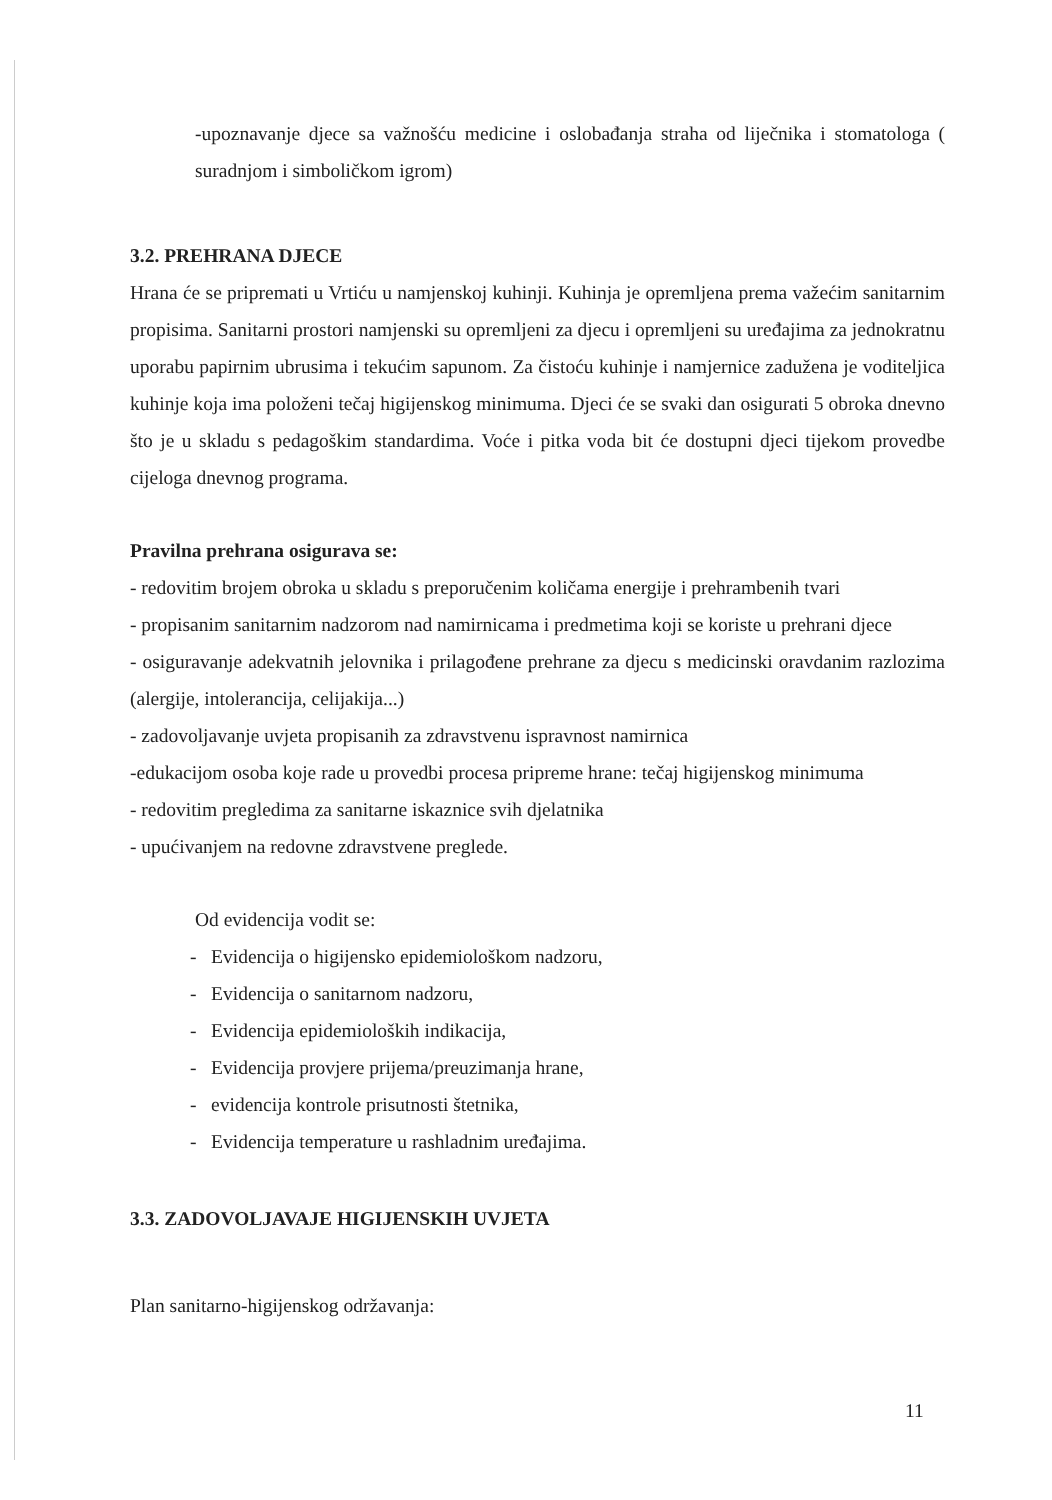-upoznavanje djece sa važnošću medicine i oslobađanja straha od liječnika i stomatologa ( suradnjom i simboličkom igrom)
3.2. PREHRANA DJECE
Hrana će se pripremati u Vrtiću u namjenskoj kuhinji. Kuhinja je opremljena prema važećim sanitarnim propisima. Sanitarni prostori namjenski su opremljeni za djecu i opremljeni su uređajima za jednokratnu uporabu papirnim ubrusima i tekućim sapunom. Za čistoću kuhinje i namjernice zadužena je voditeljica kuhinje koja ima položeni tečaj higijenskog minimuma. Djeci će se svaki dan osigurati 5 obroka dnevno što je u skladu s pedagoškim standardima. Voće i pitka voda bit će dostupni djeci tijekom provedbe cijeloga dnevnog programa.
Pravilna prehrana osigurava se:
- redovitim brojem obroka u skladu s preporučenim količama energije i prehrambenih tvari
- propisanim sanitarnim nadzorom nad namirnicama i predmetima koji se koriste u prehrani djece
- osiguravanje adekvatnih jelovnika i prilagođene prehrane za djecu s medicinski oravdanim razlozima (alergije, intolerancija, celijakija...)
- zadovoljavanje uvjeta propisanih za zdravstvenu ispravnost namirnica
-edukacijom osoba koje rade u provedbi procesa pripreme hrane: tečaj higijenskog minimuma
- redovitim pregledima za sanitarne iskaznice svih djelatnika
- upućivanjem na redovne zdravstvene preglede.
Od evidencija vodit se:
- Evidencija o higijensko epidemiološkom nadzoru,
- Evidencija o sanitarnom nadzoru,
- Evidencija epidemioloških indikacija,
- Evidencija provjere prijema/preuzimanja hrane,
- evidencija kontrole prisutnosti štetnika,
- Evidencija temperature u rashladnim uređajima.
3.3. ZADOVOLJAVAJE HIGIJENSKIH UVJETA
Plan sanitarno-higijenskog održavanja:
11